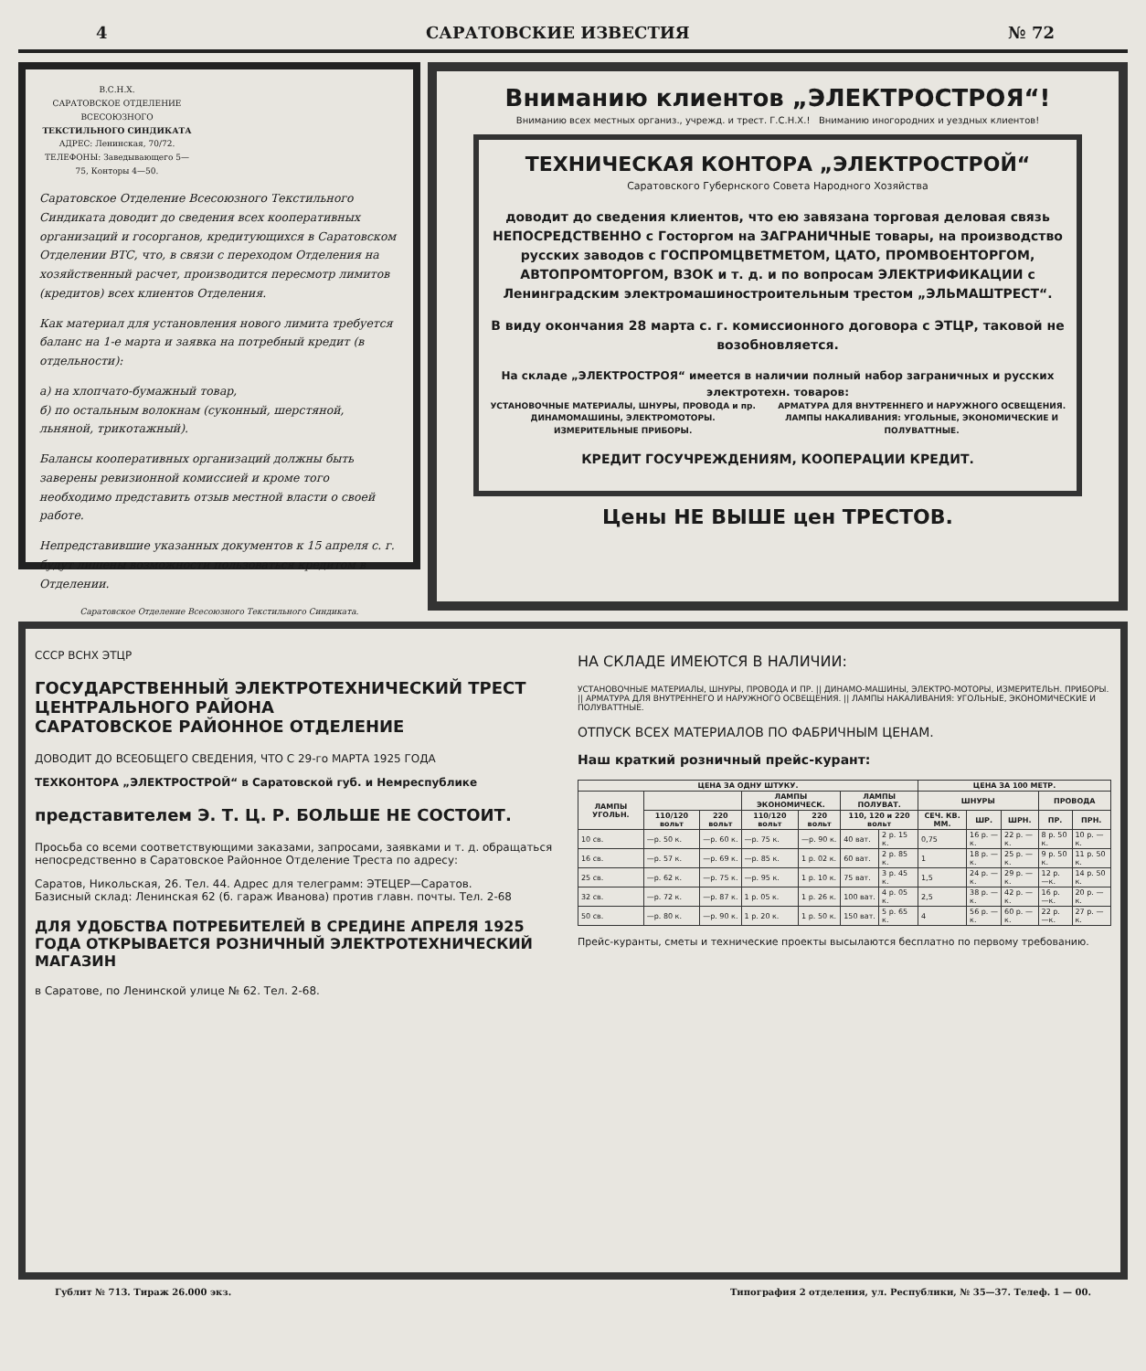4 САРАТОВСКИЕ ИЗВЕСТИЯ № 72
В.С.Н.Х.
САРАТОВСКОЕ ОТДЕЛЕНИЕ
ВСЕСОЮЗНОГО
ТЕКСТИЛЬНОГО СИНДИКАТА
АДРЕС: Ленинская, 70/72.
ТЕЛЕФОНЫ: Заведывающего 5—75, Конторы 4—50.
Саратовское Отделение Всесоюзного Текстильного Синдиката доводит до сведения всех кооперативных организаций и госорганов, кредитующихся в Саратовском Отделении ВТС, что, в связи с переходом Отделения на хозяйственный расчет, производится пересмотр лимитов (кредитов) всех клиентов Отделения.
Как материал для установления нового лимита требуется баланс на 1-е марта и заявка на потребный кредит (в отдельности):
а) на хлопчато-бумажный товар,
б) по остальным волокнам (суконный, шерстяной, льняной, трикотажный).
Балансы кооперативных организаций должны быть заверены ревизионной комиссией и кроме того необходимо представить отзыв местной власти о своей работе.
Непредставившие указанных документов к 15 апреля с. г. будут лишены возможности пользоваться кредитом в Отделении.
Саратовское Отделение Всесоюзного Текстильного Синдиката.
Вниманию клиентов „ЭЛЕКТРОСТРОЯ“!
Вниманию всех местных организ., учрежд. и трест. Г.С.Н.Х.! Вниманию иногородних и уездных клиентов!
ТЕХНИЧЕСКАЯ КОНТОРА „ЭЛЕКТРОСТРОЙ“
Саратовского Губернского Совета Народного Хозяйства
доводит до сведения клиентов, что ею завязана торговая деловая связь НЕПОСРЕДСТВЕННО с Госторгом на ЗАГРАНИЧНЫЕ товары, на производство русских заводов с ГОСПРОМЦВЕТМЕТОМ, ЦАТО, ПРОМВОЕНТОРГОМ, АВТОПРОМТОРГОМ, ВЗОК и т. д. и по вопросам ЭЛЕКТРИФИКАЦИИ с Ленинградским электромашиностроительным трестом „ЭЛЬМАШТРЕСТ“.
В виду окончания 28 марта с. г. комиссионного договора с ЭТЦР, таковой не возобновляется.
На складе „ЭЛЕКТРОСТРОЯ“ имеется в наличии полный набор заграничных и русских электротехн. товаров:
УСТАНОВОЧНЫЕ МАТЕРИАЛЫ, ШНУРЫ, ПРОВОДА и пр. ДИНАМОМАШИНЫ, ЭЛЕКТРОМОТОРЫ. ИЗМЕРИТЕЛЬНЫЕ ПРИБОРЫ. АРМАТУРА ДЛЯ ВНУТРЕННЕГО И НАРУЖНОГО ОСВЕЩЕНИЯ. ЛАМПЫ НАКАЛИВАНИЯ: УГОЛЬНЫЕ, ЭКОНОМИЧЕСКИЕ И ПОЛУВАТТНЫЕ.
КРЕДИТ ГОСУЧРЕЖДЕНИЯМ, КООПЕРАЦИИ КРЕДИТ.
Цены НЕ ВЫШЕ цен ТРЕСТОВ.
СССР ВСНХ ЭТЦР
ГОСУДАРСТВЕННЫЙ ЭЛЕКТРОТЕХНИЧЕСКИЙ ТРЕСТ
ЦЕНТРАЛЬНОГО РАЙОНА
САРАТОВСКОЕ РАЙОННОЕ ОТДЕЛЕНИЕ
ДОВОДИТ ДО ВСЕОБЩЕГО СВЕДЕНИЯ, ЧТО С 29-го МАРТА 1925 ГОДА
ТЕХКОНТОРА „ЭЛЕКТРОСТРОЙ“ в Саратовской губ. и Немреспублике
представителем Э. Т. Ц. Р. БОЛЬШЕ НЕ СОСТОИТ.
Просьба со всеми соответствующими заказами, запросами, заявками и т. д. обращаться непосредственно в Саратовское Районное Отделение Треста по адресу:
Саратов, Никольская, 26. Тел. 44. Адрес для телеграмм: ЭТЕЦЕР—Саратов.
Базисный склад: Ленинская 62 (б. гараж Иванова) против главн. почты. Тел. 2-68
ДЛЯ УДОБСТВА ПОТРЕБИТЕЛЕЙ В СРЕДИНЕ АПРЕЛЯ 1925 ГОДА ОТКРЫВАЕТСЯ РОЗНИЧНЫЙ ЭЛЕКТРОТЕХНИЧЕСКИЙ МАГАЗИН
в Саратове, по Ленинской улице № 62. Тел. 2-68.
НА СКЛАДЕ ИМЕЮТСЯ В НАЛИЧИИ:
УСТАНОВОЧНЫЕ МАТЕРИАЛЫ, ШНУРЫ, ПРОВОДА И ПР. || ДИНАМО-МАШИНЫ, ЭЛЕКТРО-МОТОРЫ, ИЗМЕРИТЕЛЬН. ПРИБОРЫ. || АРМАТУРА ДЛЯ ВНУТРЕННЕГО И НАРУЖНОГО ОСВЕЩЕНИЯ. || ЛАМПЫ НАКАЛИВАНИЯ: УГОЛЬНЫЕ, ЭКОНОМИЧЕСКИЕ И ПОЛУВАТТНЫЕ.
ОТПУСК ВСЕХ МАТЕРИАЛОВ ПО ФАБРИЧНЫМ ЦЕНАМ.
Наш краткий розничный прейс-курант:
| ЦЕНА ЗА ОДНУ ШТУКУ. | | | | | | | ЦЕНА ЗА 100 МЕТР. | | | | |
| --- | --- | --- | --- | --- | --- | --- | --- | --- | --- | --- | --- |
| ЛАМПЫ УГОЛЬН. | | | ЛАМПЫ ЭКОНОМИЧЕСК. | | ЛАМПЫ ПОЛУВАТ. | | ШНУРЫ | | | ПРОВОДА | |
| | 110/120 вольт | 220 вольт | 110/120 вольт | 220 вольт | 110, 120 и 220 вольт | | СЕЧ. КВ. ММ. | ШР. | ШРН. | ПР. | ПРН. |
| 10 св. | —р. 50 к. | —р. 60 к. | —р. 75 к. | —р. 90 к. | 40 ват. | 2 р. 15 к. | 0,75 | 16 р. —к. | 22 р. —к. | 8 р. 50 к. | 10 р. —к. |
| 16 св. | —р. 57 к. | —р. 69 к. | —р. 85 к. | 1 р. 02 к. | 60 ват. | 2 р. 85 к. | 1 | 18 р. —к. | 25 р. —к. | 9 р. 50 к. | 11 р. 50 к. |
| 25 св. | —р. 62 к. | —р. 75 к. | —р. 95 к. | 1 р. 10 к. | 75 ват. | 3 р. 45 к. | 1,5 | 24 р. —к. | 29 р. —к. | 12 р. —к. | 14 р. 50 к. |
| 32 св. | —р. 72 к. | —р. 87 к. | 1 р. 05 к. | 1 р. 26 к. | 100 ват. | 4 р. 05 к. | 2,5 | 38 р. —к. | 42 р. —к. | 16 р. —к. | 20 р. —к. |
| 50 св. | —р. 80 к. | —р. 90 к. | 1 р. 20 к. | 1 р. 50 к. | 150 ват. | 5 р. 65 к. | 4 | 56 р. —к. | 60 р. —к. | 22 р. —к. | 27 р. —к. |
Прейс-куранты, сметы и технические проекты высылаются бесплатно по первому требованию.
Гублит № 713. Тираж 26.000 экз. Типография 2 отделения, ул. Республики, № 35—37. Телеф. 1 — 00.